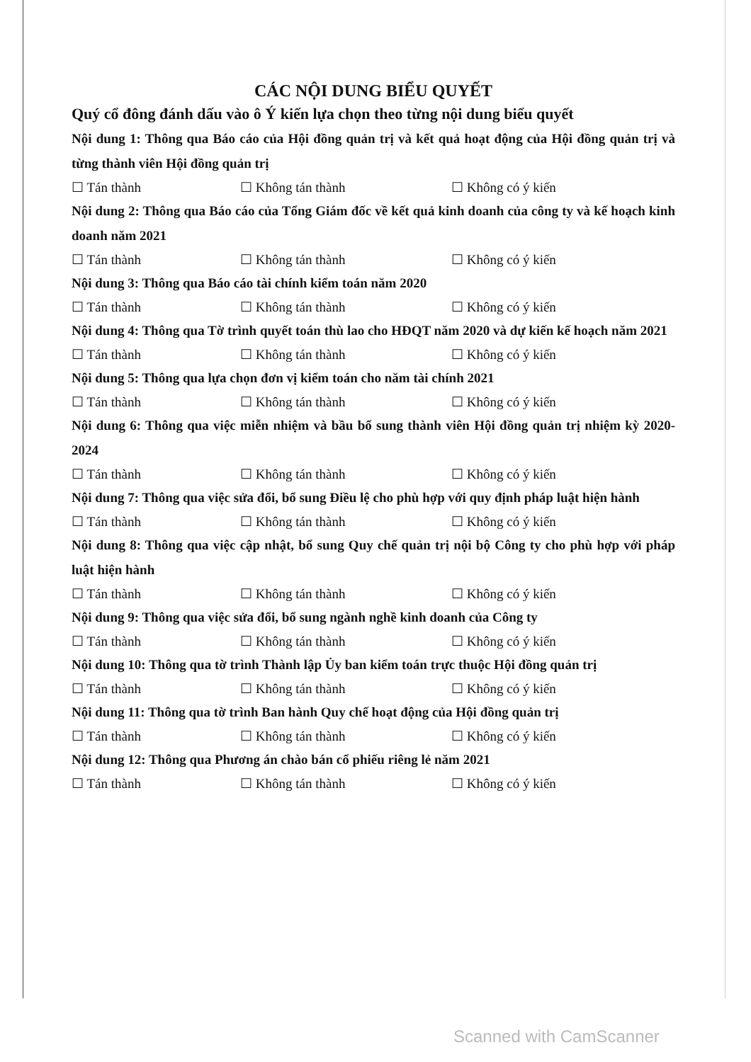CÁC NỘI DUNG BIỂU QUYẾT
Quý cổ đông đánh dấu vào ô Ý kiến lựa chọn theo từng nội dung biểu quyết
Nội dung 1: Thông qua Báo cáo của Hội đồng quản trị và kết quả hoạt động của Hội đồng quản trị và từng thành viên Hội đồng quản trị
☐ Tán thành ☐ Không tán thành ☐ Không có ý kiến
Nội dung 2: Thông qua Báo cáo của Tổng Giám đốc về kết quả kinh doanh của công ty và kế hoạch kinh doanh năm 2021
☐ Tán thành ☐ Không tán thành ☐ Không có ý kiến
Nội dung 3: Thông qua Báo cáo tài chính kiểm toán năm 2020
☐ Tán thành ☐ Không tán thành ☐ Không có ý kiến
Nội dung 4: Thông qua Tờ trình quyết toán thù lao cho HĐQT năm 2020 và dự kiến kế hoạch năm 2021
☐ Tán thành ☐ Không tán thành ☐ Không có ý kiến
Nội dung 5: Thông qua lựa chọn đơn vị kiểm toán cho năm tài chính 2021
☐ Tán thành ☐ Không tán thành ☐ Không có ý kiến
Nội dung 6: Thông qua việc miễn nhiệm và bầu bổ sung thành viên Hội đồng quản trị nhiệm kỳ 2020-2024
☐ Tán thành ☐ Không tán thành ☐ Không có ý kiến
Nội dung 7: Thông qua việc sửa đổi, bổ sung Điều lệ cho phù hợp với quy định pháp luật hiện hành
☐ Tán thành ☐ Không tán thành ☐ Không có ý kiến
Nội dung 8: Thông qua việc cập nhật, bổ sung Quy chế quản trị nội bộ Công ty cho phù hợp với pháp luật hiện hành
☐ Tán thành ☐ Không tán thành ☐ Không có ý kiến
Nội dung 9: Thông qua việc sửa đổi, bổ sung ngành nghề kinh doanh của Công ty
☐ Tán thành ☐ Không tán thành ☐ Không có ý kiến
Nội dung 10: Thông qua tờ trình Thành lập Ủy ban kiểm toán trực thuộc Hội đồng quản trị
☐ Tán thành ☐ Không tán thành ☐ Không có ý kiến
Nội dung 11: Thông qua tờ trình Ban hành Quy chế hoạt động của Hội đồng quản trị
☐ Tán thành ☐ Không tán thành ☐ Không có ý kiến
Nội dung 12: Thông qua Phương án chào bán cổ phiếu riêng lẻ năm 2021
☐ Tán thành ☐ Không tán thành ☐ Không có ý kiến
Scanned with CamScanner